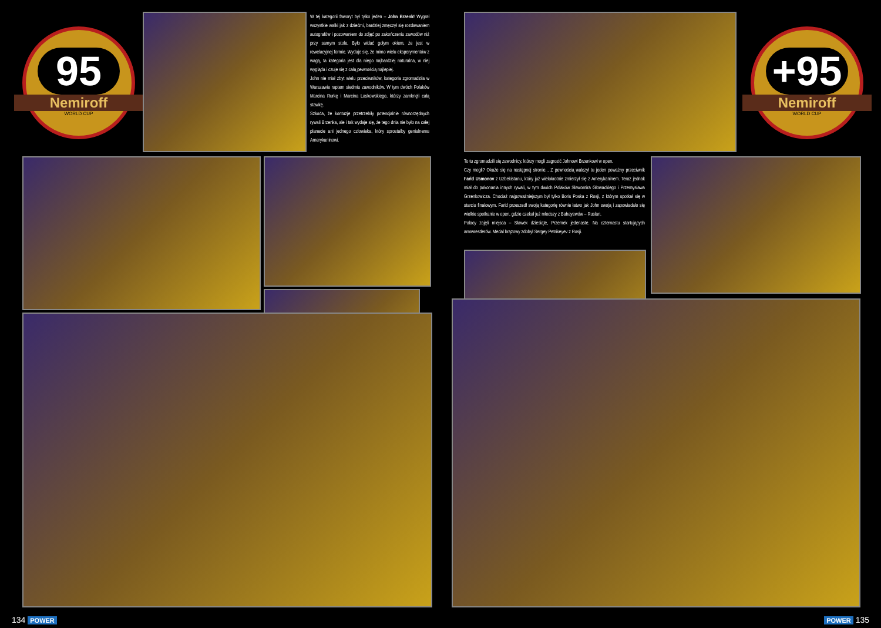95
Nemiroff
WORLD CUP
W tej kategorii faworyt był tylko jeden – John Brzenk! Wygrał wszystkie walki jak z dziećmi, bardziej zmęczył się rozdawaniem autografów i pozowaniem do zdjęć po zakończeniu zawodów niż przy samym stole. Było widać gołym okiem, że jest w rewelacyjnej formie. Wydaje się, że mimo wielu eksperymentów z wagą, ta kategoria jest dla niego najbardziej naturalna, w niej wygląda i czuje się z całą pewnością najlepiej.
John nie miał zbyt wielu przeciwników, kategoria zgromadziła w Warszawie raptem siedmiu zawodników. W tym dwóch Polaków Marcina Rurkę i Marcina Laskowskiego, którzy zamknęli całą stawkę.
Szkoda, że kontuzje przetrzebiły potencjalnie równorzędnych rywali Brzenka, ale i tak wydaje się, że tego dnia nie było na całej planecie ani jednego człowieka, który sprostałby genialnemu Amerykaninowi.
134 POWER
+95
Nemiroff
WORLD CUP
To tu zgromadzili się zawodnicy, którzy mogli zagrozić Johnowi Brzenkowi w open.
Czy mogli? Okaże się na następnej stronie... Z pewnością walczył tu jeden poważny przeciwnik Farid Usmonov z Uzbekistanu, który już wielokrotnie zmierzył się z Amerykaninem. Teraz jednak miał do pokonania innych rywali, w tym dwóch Polaków Sławomira Głowackiego i Przemysława Grzenkowicza. Chociaż najpoważniejszym był tylko Boris Poska z Rosji, z którym spotkał się w starciu finałowym. Farid przeszedł swoją kategorię równie łatwo jak John swoją i zapowiadało się wielkie spotkanie w open, gdzie czekał już młodszy z Babayewów – Ruslan.
Polacy zajęli miejsca – Sławek dziesiąte, Przemek jedenaste. Na czternastu startujących armwrestlerów. Medal brązowy zdobył Sergey Petrikeyev z Rosji.
POWER 135